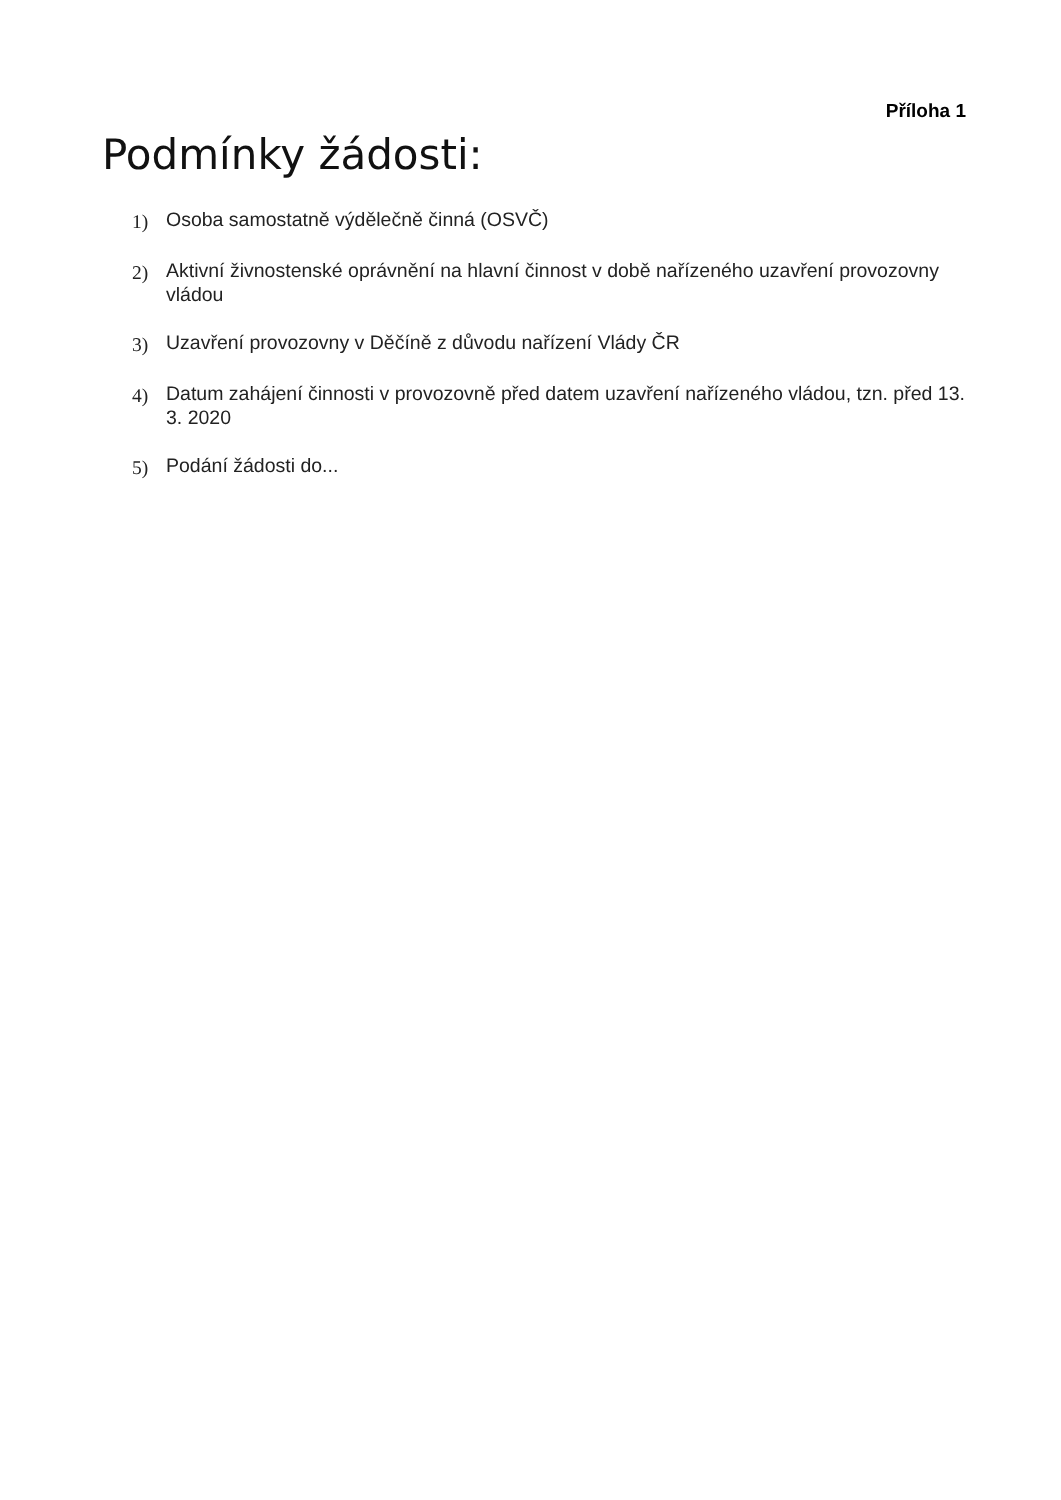Příloha 1
Podmínky žádosti:
1) Osoba samostatně výdělečně činná (OSVČ)
2) Aktivní živnostenské oprávnění na hlavní činnost v době nařízeného uzavření provozovny vládou
3) Uzavření provozovny v Děčíně z důvodu nařízení Vlády ČR
4) Datum zahájení činnosti v provozovně před datem uzavření nařízeného vládou, tzn. před 13. 3. 2020
5) Podání žádosti do...